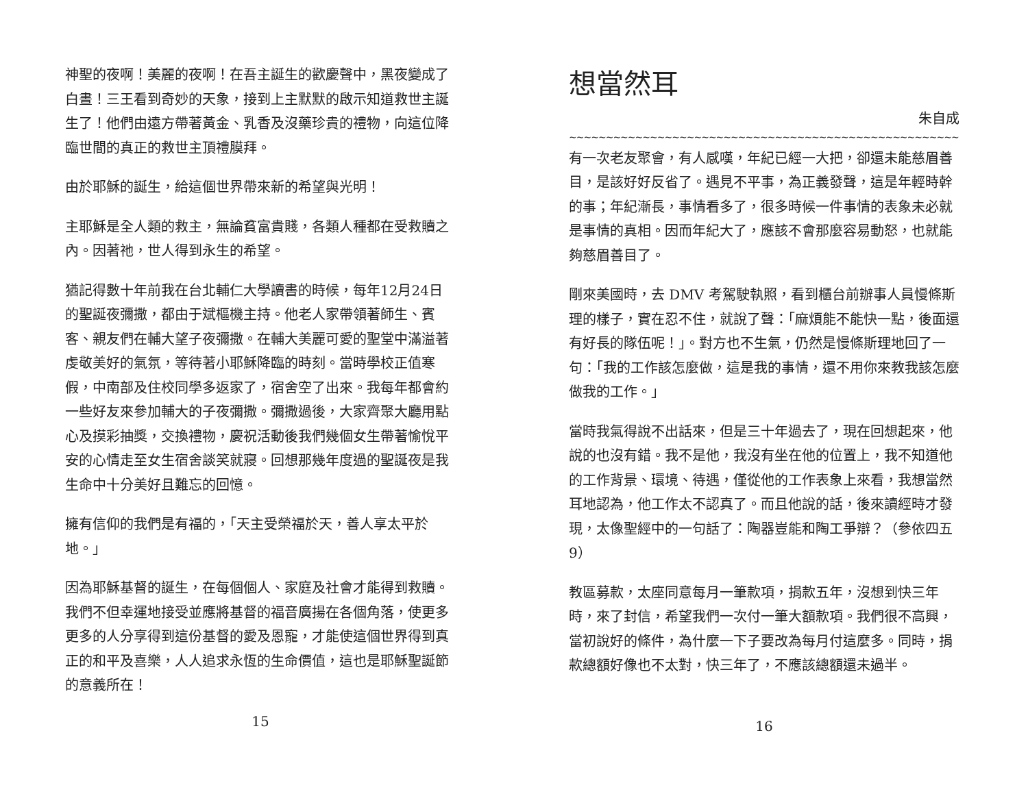神聖的夜啊！美麗的夜啊！在吾主誕生的歡慶聲中，黑夜變成了白晝！三王看到奇妙的天象，接到上主默默的啟示知道救世主誕生了！他們由遠方帶著黃金、乳香及沒藥珍貴的禮物，向這位降臨世間的真正的救世主頂禮膜拜。
由於耶穌的誕生，給這個世界帶來新的希望與光明！
主耶穌是全人類的救主，無論貧富貴賤，各類人種都在受救贖之內。因著祂，世人得到永生的希望。
猶記得數十年前我在台北輔仁大學讀書的時候，每年12月24日的聖誕夜彌撒，都由于斌樞機主持。他老人家帶領著師生、賓客、親友們在輔大望子夜彌撒。在輔大美麗可愛的聖堂中滿溢著虔敬美好的氣氛，等待著小耶穌降臨的時刻。當時學校正值寒假，中南部及住校同學多返家了，宿舍空了出來。我每年都會約一些好友來參加輔大的子夜彌撒。彌撒過後，大家齊聚大廳用點心及摸彩抽獎，交換禮物，慶祝活動後我們幾個女生帶著愉悅平安的心情走至女生宿舍談笑就寢。回想那幾年度過的聖誕夜是我生命中十分美好且難忘的回憶。
擁有信仰的我們是有福的，「天主受榮福於天，善人享太平於地。」
因為耶穌基督的誕生，在每個個人、家庭及社會才能得到救贖。我們不但幸運地接受並應將基督的福音廣揚在各個角落，使更多更多的人分享得到這份基督的愛及恩寵，才能使這個世界得到真正的和平及喜樂，人人追求永恆的生命價值，這也是耶穌聖誕節的意義所在！
15
想當然耳
朱自成
~~~~~~~~~~~~~~~~~~~~~~~~~~~~~~~~~~~~~~~~~~~~~~~~~~~~~~~~~~~~~~~~~~~~~~~~~
有一次老友聚會，有人感嘆，年紀已經一大把，卻還未能慈眉善目，是該好好反省了。遇見不平事，為正義發聲，這是年輕時幹的事；年紀漸長，事情看多了，很多時候一件事情的表象未必就是事情的真相。因而年紀大了，應該不會那麼容易動怒，也就能夠慈眉善目了。
剛來美國時，去 DMV 考駕駛執照，看到櫃台前辦事人員慢條斯理的樣子，實在忍不住，就說了聲：「麻煩能不能快一點，後面還有好長的隊伍呢！」。對方也不生氣，仍然是慢條斯理地回了一句：「我的工作該怎麼做，這是我的事情，還不用你來教我該怎麼做我的工作。」
當時我氣得說不出話來，但是三十年過去了，現在回想起來，他說的也沒有錯。我不是他，我沒有坐在他的位置上，我不知道他的工作背景、環境、待遇，僅從他的工作表象上來看，我想當然耳地認為，他工作太不認真了。而且他說的話，後來讀經時才發現，太像聖經中的一句話了：陶器豈能和陶工爭辯？（參依四五 9）
教區募款，太座同意每月一筆款項，捐款五年，沒想到快三年時，來了封信，希望我們一次付一筆大額款項。我們很不高興，當初說好的條件，為什麼一下子要改為每月付這麼多。同時，捐款總額好像也不太對，快三年了，不應該總額還未過半。
16